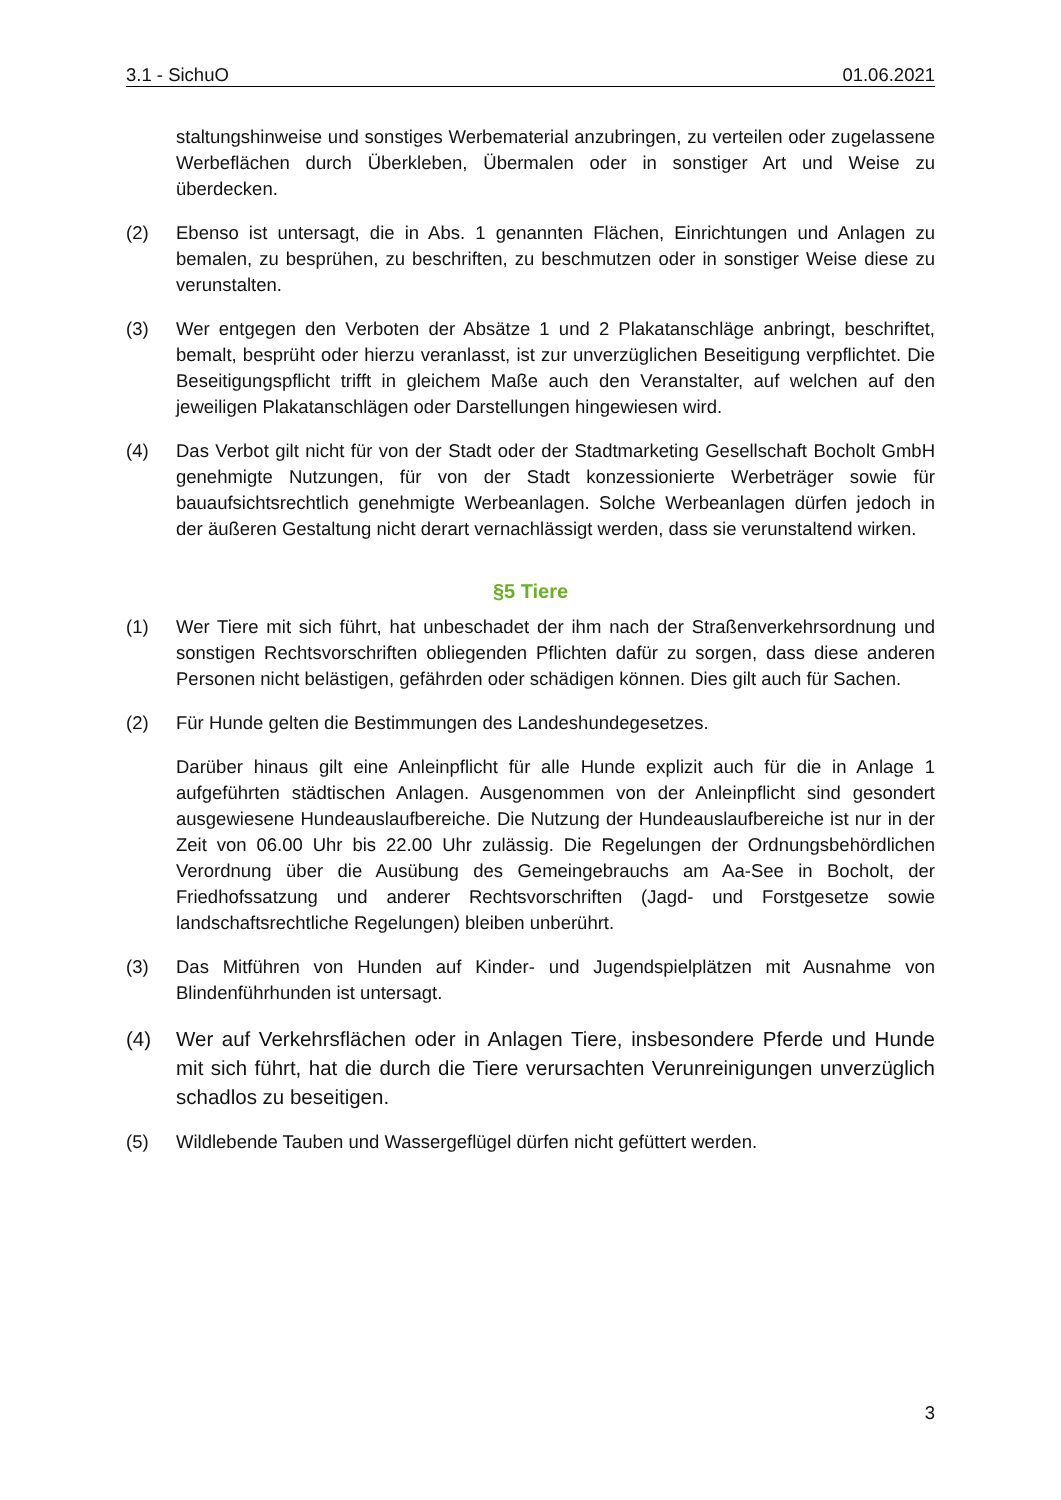3.1 - SichuO 01.06.2021
staltungshinweise und sonstiges Werbematerial anzubringen, zu verteilen oder zugelassene Werbeflächen durch Überkleben, Übermalen oder in sonstiger Art und Weise zu überdecken.
(2) Ebenso ist untersagt, die in Abs. 1 genannten Flächen, Einrichtungen und Anlagen zu bemalen, zu besprühen, zu beschriften, zu beschmutzen oder in sonstiger Weise diese zu verunstalten.
(3) Wer entgegen den Verboten der Absätze 1 und 2 Plakatanschläge anbringt, beschriftet, bemalt, besprüht oder hierzu veranlasst, ist zur unverzüglichen Beseitigung verpflichtet. Die Beseitigungspflicht trifft in gleichem Maße auch den Veranstalter, auf welchen auf den jeweiligen Plakatanschlägen oder Darstellungen hingewiesen wird.
(4) Das Verbot gilt nicht für von der Stadt oder der Stadtmarketing Gesellschaft Bocholt GmbH genehmigte Nutzungen, für von der Stadt konzessionierte Werbeträger sowie für bauaufsichtsrechtlich genehmigte Werbeanlagen. Solche Werbeanlagen dürfen jedoch in der äußeren Gestaltung nicht derart vernachlässigt werden, dass sie verunstaltend wirken.
§5 Tiere
(1) Wer Tiere mit sich führt, hat unbeschadet der ihm nach der Straßenverkehrsordnung und sonstigen Rechtsvorschriften obliegenden Pflichten dafür zu sorgen, dass diese anderen Personen nicht belästigen, gefährden oder schädigen können. Dies gilt auch für Sachen.
(2) Für Hunde gelten die Bestimmungen des Landeshundegesetzes.
Darüber hinaus gilt eine Anleinpflicht für alle Hunde explizit auch für die in Anlage 1 aufgeführten städtischen Anlagen. Ausgenommen von der Anleinpflicht sind gesondert ausgewiesene Hundeauslaufbereiche. Die Nutzung der Hundeauslaufbereiche ist nur in der Zeit von 06.00 Uhr bis 22.00 Uhr zulässig. Die Regelungen der Ordnungsbehördlichen Verordnung über die Ausübung des Gemeingebrauchs am Aa-See in Bocholt, der Friedhofssatzung und anderer Rechtsvorschriften (Jagd- und Forstgesetze sowie landschaftsrechtliche Regelungen) bleiben unberührt.
(3) Das Mitführen von Hunden auf Kinder- und Jugendspielplätzen mit Ausnahme von Blindenführhunden ist untersagt.
(4) Wer auf Verkehrsflächen oder in Anlagen Tiere, insbesondere Pferde und Hunde mit sich führt, hat die durch die Tiere verursachten Verunreinigungen unverzüglich schadlos zu beseitigen.
(5) Wildlebende Tauben und Wassergeflügel dürfen nicht gefüttert werden.
3